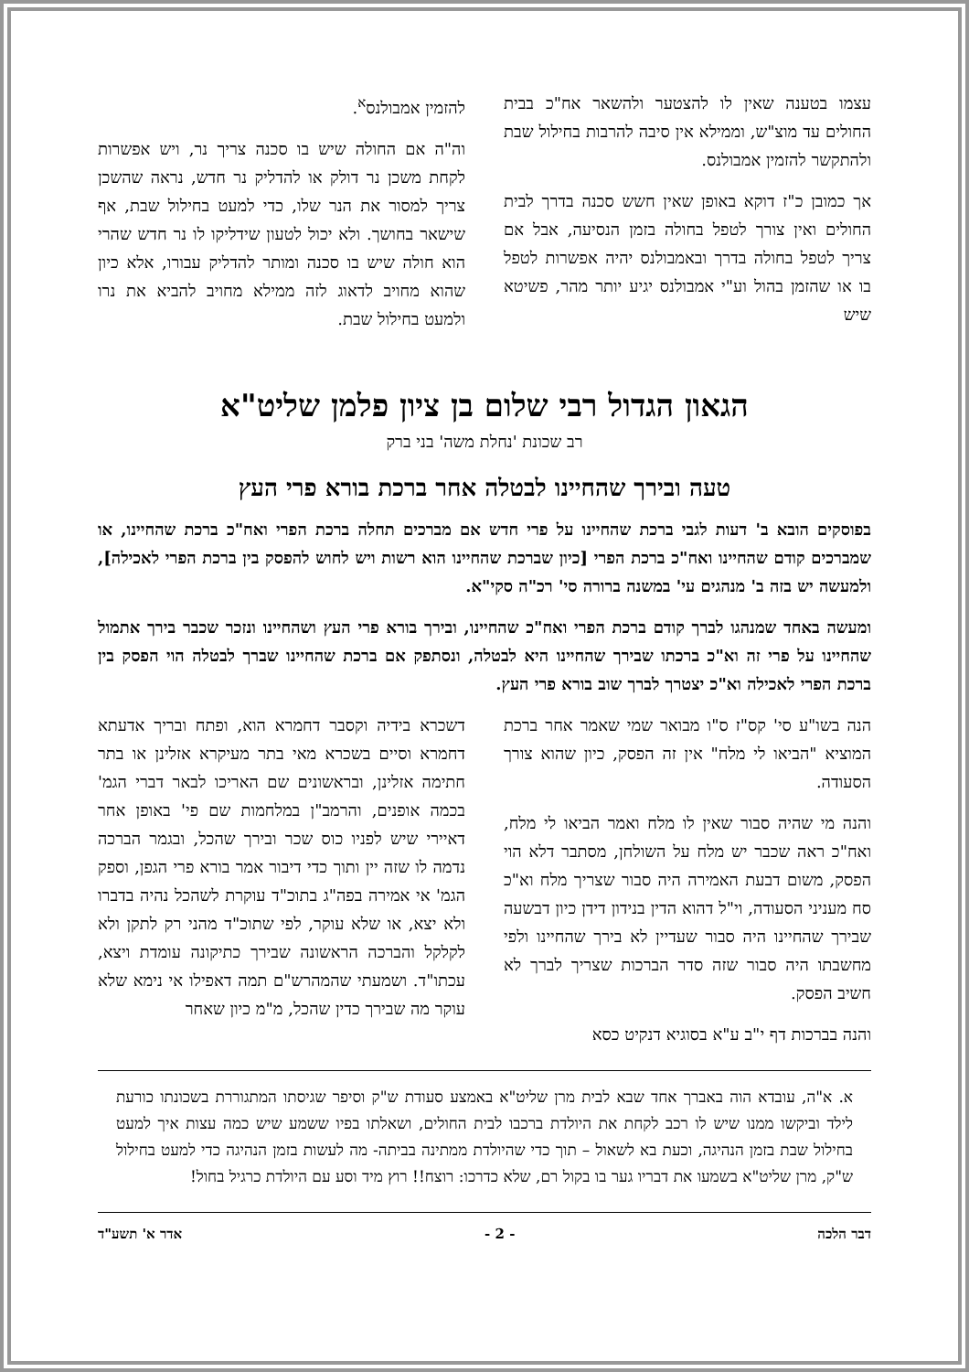עצמו בטענה שאין לו להצטער ולהשאר אח"כ בבית החולים עד מוצ"ש, וממילא אין סיבה להרבות בחילול שבת ולהתקשר להזמין אמבולנס.
אך כמובן כ"ז דוקא באופן שאין חשש סכנה בדרך לבית החולים ואין צורך לטפל בחולה בזמן הנסיעה, אבל אם צריך לטפל בחולה בדרך ובאמבולנס יהיה אפשרות לטפל בו או שהזמן בהול וע"י אמבולנס יגיע יותר מהר, פשיטא שיש
להזמין אמבולנס<sup>א</sup>.
וה"ה אם החולה שיש בו סכנה צריך נר, ויש אפשרות לקחת משכן נר דולק או להדליק נר חדש, נראה שהשכן צריך למסור את הנר שלו, כדי למעט בחילול שבת, אף שישאר בחושך. ולא יכול לטעון שידליקו לו נר חדש שהרי הוא חולה שיש בו סכנה ומותר להדליק עבורו, אלא כיון שהוא מחויב לדאוג לזה ממילא מחויב להביא את נרו ולמעט בחילול שבת.
הגאון הגדול רבי שלום בן ציון פלמן שליט"א
רב שכונת 'נחלת משה' בני ברק
טעה ובירך שהחיינו לבטלה אחר ברכת בורא פרי העץ
בפוסקים הובא ב' דעות לגבי ברכת שהחיינו על פרי חדש אם מברכים תחלה ברכת הפרי ואח"כ ברכת שהחיינו, או שמברכים קודם שהחיינו ואח"כ ברכת הפרי [כיון שברכת שהחיינו הוא רשות ויש לחוש להפסק בין ברכת הפרי לאכילה], ולמעשה יש בזה ב' מנהגים עי' במשנה ברורה סי' רכ"ה סקי"א.
ומעשה באחד שמנהגו לברך קודם ברכת הפרי ואח"כ שהחיינו, ובירך בורא פרי העץ ושהחיינו ונזכר שכבר בירך אתמול שהחיינו על פרי זה וא"כ ברכתו שבירך שהחיינו היא לבטלה, ונסתפק אם ברכת שהחיינו שברך לבטלה הוי הפסק בין ברכת הפרי לאכילה וא"כ יצטרך לברך שוב בורא פרי העץ.
הנה בשו"ע סי' קס"ז ס"ו מבואר שמי שאמר אחר ברכת המוציא "הביאו לי מלח" אין זה הפסק, כיון שהוא צורך הסעודה.
והנה מי שהיה סבור שאין לו מלח ואמר הביאו לי מלח, ואח"כ ראה שכבר יש מלח על השולחן, מסתבר דלא הוי הפסק, משום דבעת האמירה היה סבור שצריך מלח וא"כ סח מעניני הסעודה, וי"ל דהוא הדין בנידון דידן כיון דבשעה שבירך שהחיינו היה סבור שעדיין לא בירך שהחיינו ולפי מחשבתו היה סבור שזה סדר הברכות שצריך לברך לא חשיב הפסק.
והנה בברכות דף י"ב ע"א בסוגיא דנקיט כסא
דשכרא בידיה וקסבר דחמרא הוא, ופתח ובריך אדעתא דחמרא וסיים בשכרא מאי בתר מעיקרא אזלינן או בתר חתימה אזלינן, ובראשונים שם האריכו לבאר דברי הגמ' בכמה אופנים, והרמב"ן במלחמות שם פי' באופן אחר דאיירי שיש לפניו כוס שכר ובירך שהכל, ובגמר הברכה נדמה לו שזה יין ותוך כדי דיבור אמר בורא פרי הגפן, וספק הגמ' אי אמירה בפה"ג בתוכ"ד עוקרת לשהכל נהיה בדברו ולא יצא, או שלא עוקר, לפי שתוכ"ד מהני רק לתקן ולא לקלקל והברכה הראשונה שבירך כתיקונה עומדת ויצא, עכתו"ד. ושמעתי שהמהרש"ם תמה דאפילו אי נימא שלא עוקר מה שבירך כדין שהכל, מ"מ כיון שאחר
א. א"ה, עובדא הוה באברך אחד שבא לבית מרן שליט"א באמצע סעודת ש"ק וסיפר שגיסתו המתגוררת בשכונתו כורעת לילד וביקשו ממנו שיש לו רכב לקחת את היולדת ברכבו לבית החולים, ושאלתו בפיו ששמע שיש כמה עצות איך למעט בחילול שבת בזמן הנהיגה, וכעת בא לשאול – תוך כדי שהיולדת ממתינה בביתה- מה לעשות בזמן הנהיגה כדי למעט בחילול ש"ק, מרן שליט"א בשמעו את דבריו גער בו בקול רם, שלא כדרכו: רוצח!! רוץ מיד וסע עם היולדת כרגיל בחול!
דבר הלכה - 2 - אדר א' תשע"ד